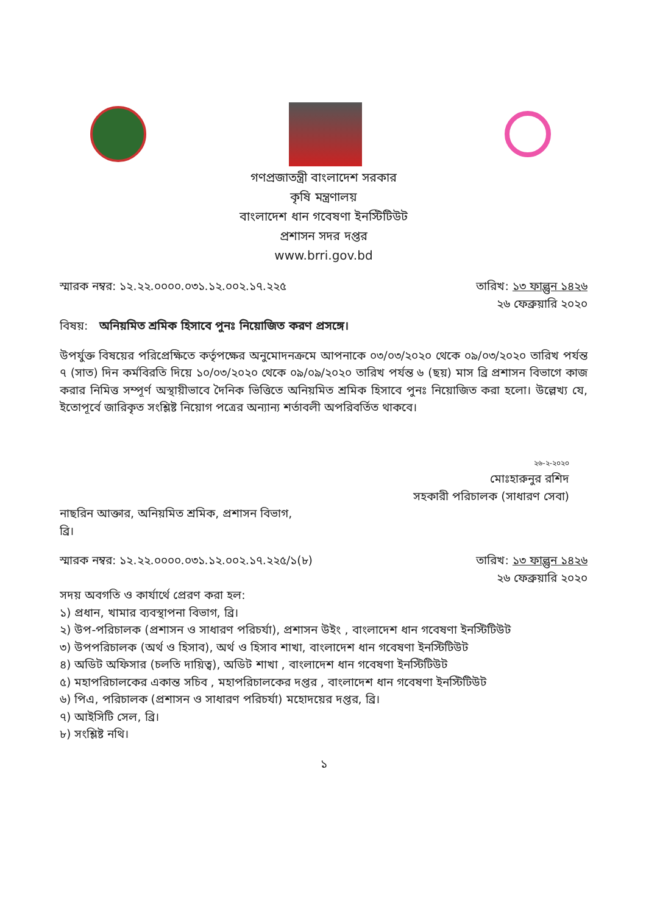গণপ্রজাতন্ত্রী বাংলাদেশ সরকার
কৃষি মন্ত্রণালয়
বাংলাদেশ ধান গবেষণা ইনস্টিটিউট
প্রশাসন সদর দপ্তর
www.brri.gov.bd
স্মারক নম্বর: ১২.২২.০০০০.০৩১.১২.০০২.১৭.২২৫
তারিখ: ১৩ ফাল্গুন ১৪২৬
২৬ ফেব্রুয়ারি ২০২০
বিষয়: অনিয়মিত শ্রমিক হিসাবে পুনঃ নিয়োজিত করণ প্রসঙ্গে।
উপর্যুক্ত বিষয়ের পরিপ্রেক্ষিতে কর্তৃপক্ষের অনুমোদনক্রমে আপনাকে ০৩/০৩/২০২০ থেকে ০৯/০৩/২০২০ তারিখ পর্যন্ত ৭ (সাত) দিন কর্মবিরতি দিয়ে ১০/০৩/২০২০ থেকে ০৯/০৯/২০২০ তারিখ পর্যন্ত ৬ (ছয়) মাস ব্রি প্রশাসন বিভাগে কাজ করার নিমিত্ত সম্পূর্ণ অস্থায়ীভাবে দৈনিক ভিত্তিতে অনিয়মিত শ্রমিক হিসাবে পুনঃ নিয়োজিত করা হলো। উল্লেখ্য যে, ইতোপূর্বে জারিকৃত সংশ্লিষ্ট নিয়োগ পত্রের অন্যান্য শর্তাবলী অপরিবর্তিত থাকবে।
২৬-২-২০২০
মোঃহারুনুর রশিদ
সহকারী পরিচালক (সাধারণ সেবা)
নাছরিন আক্তার, অনিয়মিত শ্রমিক, প্রশাসন বিভাগ,
ব্রি।
স্মারক নম্বর: ১২.২২.০০০০.০৩১.১২.০০২.১৭.২২৫/১(৮)
তারিখ: ১৩ ফাল্গুন ১৪২৬
২৬ ফেব্রুয়ারি ২০২০
সদয় অবগতি ও কার্যার্থে প্রেরণ করা হল:
১) প্রধান, খামার ব্যবস্থাপনা বিভাগ, ব্রি।
২) উপ-পরিচালক (প্রশাসন ও সাধারণ পরিচর্যা), প্রশাসন উইং , বাংলাদেশ ধান গবেষণা ইনস্টিটিউট
৩) উপপরিচালক (অর্থ ও হিসাব), অর্থ ও হিসাব শাখা, বাংলাদেশ ধান গবেষণা ইনস্টিটিউট
৪) অডিট অফিসার (চলতি দায়িত্ব), অডিট শাখা , বাংলাদেশ ধান গবেষণা ইনস্টিটিউট
৫) মহাপরিচালকের একান্ত সচিব , মহাপরিচালকের দপ্তর , বাংলাদেশ ধান গবেষণা ইনস্টিটিউট
৬) পিএ, পরিচালক (প্রশাসন ও সাধারণ পরিচর্যা) মহোদয়ের দপ্তর, ব্রি।
৭) আইসিটি সেল, ব্রি।
৮) সংশ্লিষ্ট নথি।
১